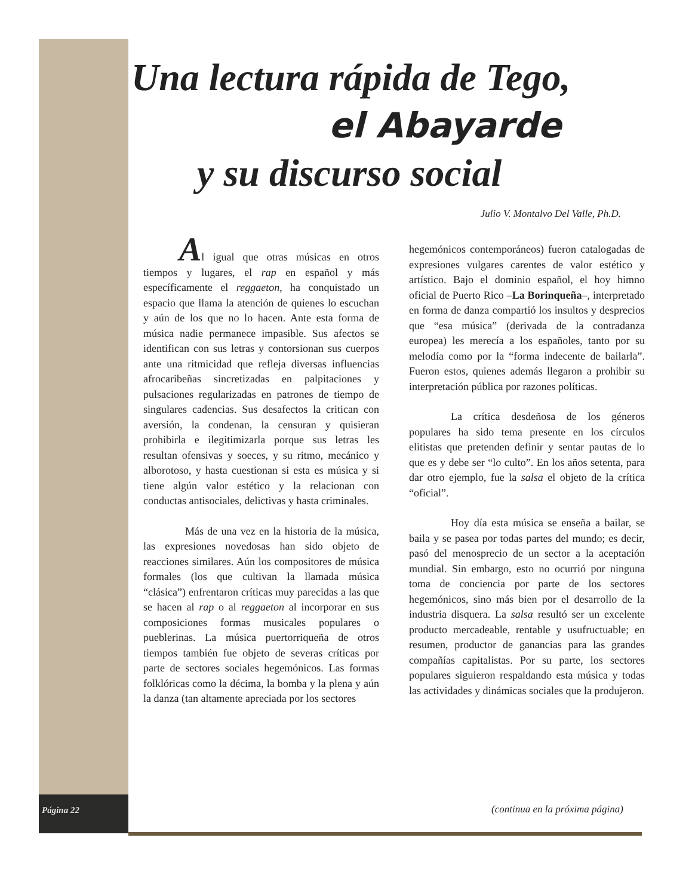Una lectura rápida de Tego,
el Abayarde
y su discurso social
Julio V. Montalvo Del Valle, Ph.D.
Al igual que otras músicas en otros tiempos y lugares, el rap en español y más específicamente el reggaeton, ha conquistado un espacio que llama la atención de quienes lo escuchan y aún de los que no lo hacen. Ante esta forma de música nadie permanece impasible. Sus afectos se identifican con sus letras y contorsionan sus cuerpos ante una ritmicidad que refleja diversas influencias afrocaribeñas sincretizadas en palpitaciones y pulsaciones regularizadas en patrones de tiempo de singulares cadencias. Sus desafectos la critican con aversión, la condenan, la censuran y quisieran prohibirla e ilegitimizarla porque sus letras les resultan ofensivas y soeces, y su ritmo, mecánico y alborotoso, y hasta cuestionan si esta es música y si tiene algún valor estético y la relacionan con conductas antisociales, delictivas y hasta criminales.
Más de una vez en la historia de la música, las expresiones novedosas han sido objeto de reacciones similares. Aún los compositores de música formales (los que cultivan la llamada música “clásica”) enfrentaron críticas muy parecidas a las que se hacen al rap o al reggaeton al incorporar en sus composiciones formas musicales populares o pueblerinas. La música puertorriqueña de otros tiempos también fue objeto de severas críticas por parte de sectores sociales hegemónicos. Las formas folklóricas como la décima, la bomba y la plena y aún la danza (tan altamente apreciada por los sectores
hegemónicos contemporáneos) fueron catalogadas de expresiones vulgares carentes de valor estético y artístico. Bajo el dominio español, el hoy himno oficial de Puerto Rico –La Borinqueña–, interpretado en forma de danza compartió los insultos y desprecios que “esa música” (derivada de la contradanza europea) les merecía a los españoles, tanto por su melodía como por la “forma indecente de bailarla”. Fueron estos, quienes además llegaron a prohibir su interpretación pública por razones políticas.
La crítica desdeñosa de los géneros populares ha sido tema presente en los círculos elitistas que pretenden definir y sentar pautas de lo que es y debe ser “lo culto”. En los años setenta, para dar otro ejemplo, fue la salsa el objeto de la crítica “oficial”.
Hoy día esta música se enseña a bailar, se baila y se pasea por todas partes del mundo; es decir, pasó del menosprecio de un sector a la aceptación mundial. Sin embargo, esto no ocurrió por ninguna toma de conciencia por parte de los sectores hegemónicos, sino más bien por el desarrollo de la industria disquera. La salsa resultó ser un excelente producto mercadeable, rentable y usufructuable; en resumen, productor de ganancias para las grandes compañías capitalistas. Por su parte, los sectores populares siguieron respaldando esta música y todas las actividades y dinámicas sociales que la produjeron.
Página 22
(continua en la próxima página)